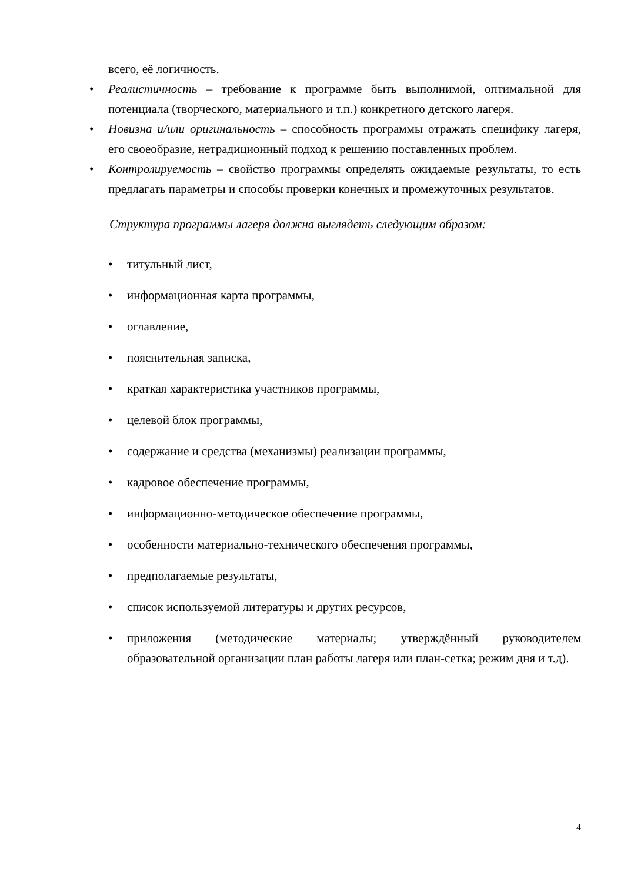всего, её логичность.
• Реалистичность – требование к программе быть выполнимой, оптимальной для потенциала (творческого, материального и т.п.) конкретного детского лагеря.
• Новизна и/или оригинальность – способность программы отражать специфику лагеря, его своеобразие, нетрадиционный подход к решению поставленных проблем.
• Контролируемость – свойство программы определять ожидаемые результаты, то есть предлагать параметры и способы проверки конечных и промежуточных результатов.
Структура программы лагеря должна выглядеть следующим образом:
• титульный лист,
• информационная карта программы,
• оглавление,
• пояснительная записка,
• краткая характеристика участников программы,
• целевой блок программы,
• содержание и средства (механизмы) реализации программы,
• кадровое обеспечение программы,
• информационно-методическое обеспечение программы,
• особенности материально-технического обеспечения программы,
• предполагаемые результаты,
• список используемой литературы и других ресурсов,
• приложения (методические материалы; утверждённый руководителем образовательной организации план работы лагеря или план-сетка; режим дня и т.д).
4